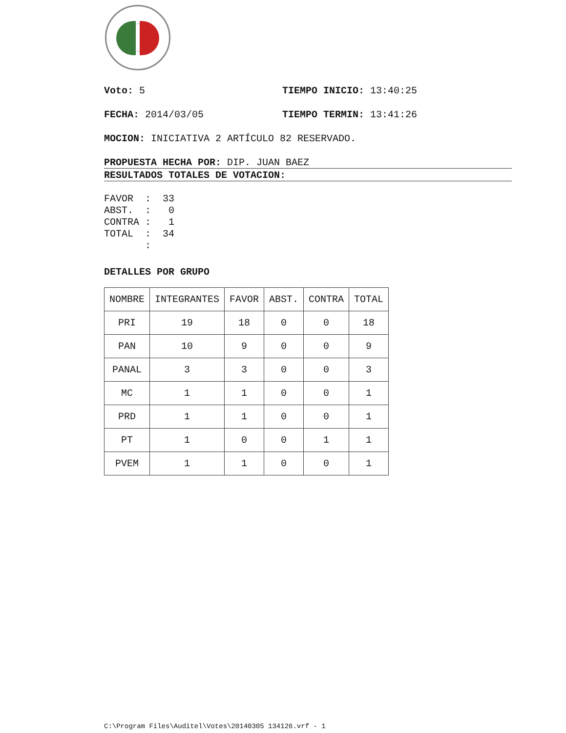Voto: 5 TIEMPO INICIO: 13:40:25
FECHA: 2014/03/05 TIEMPO TERMIN: 13:41:26
MOCION: INICIATIVA 2 ARTÍCULO 82 RESERVADO.
PROPUESTA HECHA POR: DIP. JUAN BAEZ
RESULTADOS TOTALES DE VOTACION:
FAVOR  :  33
ABST.  :   0
CONTRA :   1
TOTAL  :  34
       :
DETALLES POR GRUPO
| NOMBRE | INTEGRANTES | FAVOR | ABST. | CONTRA | TOTAL |
| --- | --- | --- | --- | --- | --- |
| PRI | 19 | 18 | 0 | 0 | 18 |
| PAN | 10 | 9 | 0 | 0 | 9 |
| PANAL | 3 | 3 | 0 | 0 | 3 |
| MC | 1 | 1 | 0 | 0 | 1 |
| PRD | 1 | 1 | 0 | 0 | 1 |
| PT | 1 | 0 | 0 | 1 | 1 |
| PVEM | 1 | 1 | 0 | 0 | 1 |
C:\Program Files\Auditel\Votes\20140305 134126.vrf - 1